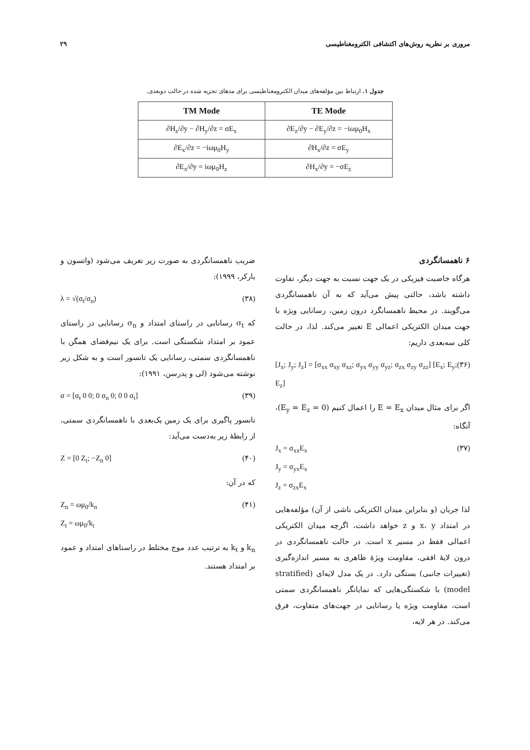مروری بر نظریه روش‌های اکتشافی الکترومغناطیسی ۲۹
جدول ۱. ارتباط بین مؤلفه‌های میدان الکترومغناطیسی برای مدهای تجزیه شده در حالت دوبعدی.
| TM Mode | TE Mode |
| --- | --- |
| ∂H<sub>z</sub>/∂y − ∂H<sub>y</sub>/∂z = σE<sub>x</sub> | ∂E<sub>z</sub>/∂y − ∂E<sub>y</sub>/∂z = −iωμ<sub>0</sub>H<sub>x</sub> |
| ∂E<sub>x</sub>/∂z = −iωμ<sub>0</sub>H<sub>y</sub> | ∂H<sub>x</sub>/∂z = σE<sub>y</sub> |
| ∂E<sub>x</sub>/∂y = iωμ<sub>0</sub>H<sub>z</sub> | ∂H<sub>x</sub>/∂y = −σE<sub>z</sub> |
۶ ناهمسانگردی
هرگاه خاصیت فیزیکی در یک جهت نسبت به جهت دیگر، تفاوت داشته باشد، حالتی پیش می‌آید که به آن ناهمسانگردی می‌گویند. در محیط ناهمسانگرد درون زمین، رسانایی ویژه با جهت میدان الکتریکی اعمالی E تغییر می‌کند. لذا، در حالت کلی سه‌بعدی داریم:
[J<sub>x</sub>; J<sub>y</sub>; J<sub>z</sub>] = [σ<sub>xx</sub> σ<sub>xy</sub> σ<sub>xz</sub>; σ<sub>yx</sub> σ<sub>yy</sub> σ<sub>yz</sub>; σ<sub>zx</sub> σ<sub>zy</sub> σ<sub>zz</sub>] [E<sub>x</sub>; E<sub>y</sub>; E<sub>z</sub>] (۳۶)
اگر برای مثال میدان E = E<sub>x</sub> را اعمال کنیم (E<sub>y</sub> = E<sub>z</sub> = 0)، آنگاه:
J<sub>x</sub> = σ<sub>xx</sub>E<sub>x</sub>
J<sub>y</sub> = σ<sub>yx</sub>E<sub>x</sub>
J<sub>z</sub> = σ<sub>zx</sub>E<sub>x</sub> (۳۷)
لذا جریان (و بنابراین میدان الکتریکی ناشی از آن) مؤلفه‌هایی در امتداد x، y و z خواهد داشت، اگرچه میدان الکتریکی اعمالی فقط در مسیر x است. در حالت ناهمسانگردی در درون لایهٔ افقی، مقاومت ویژهٔ ظاهری به مسیر اندازه‌گیری (تغییرات جانبی) بستگی دارد. در یک مدل لایه‌ای (stratified model) با شکستگی‌هایی که نمایانگر ناهمسانگردی سمتی است، مقاومت ویژه یا رسانایی در جهت‌های متفاوت، فرق می‌کند. در هر لایه،
ضریب ناهمسانگردی به صورت زیر تعریف می‌شود (واتسون و بارکر، ۱۹۹۹):
λ = √(σ<sub>t</sub>/σ<sub>n</sub>) (۳۸)
که σ<sub>t</sub> رسانایی در راستای امتداد و σ<sub>n</sub> رسانایی در راستای عمود بر امتداد شکستگی است. برای یک نیم‌فضای همگن با ناهمسانگردی سمتی، رسانایی یک تانسور است و به شکل زیر نوشته می‌شود (لی و پدرسن، ۱۹۹۱):
σ = [σ<sub>t</sub> 0 0; 0 σ<sub>n</sub> 0; 0 0 σ<sub>t</sub>] (۳۹)
تانسور پاگیری برای یک زمین یک‌بعدی با ناهمسانگردی سمتی، از رابطهٔ زیر به‌دست می‌آید:
Z = [0 Z<sub>t</sub>; −Z<sub>n</sub> 0] (۴۰)
که در آن:
Z<sub>n</sub> = ωμ<sub>0</sub>/k<sub>n</sub>
Z<sub>t</sub> = ωμ<sub>0</sub>/k<sub>t</sub> (۴۱)
k<sub>n</sub> و k<sub>t</sub> به ترتیب عدد موج مختلط در راستاهای امتداد و عمود بر امتداد هستند.